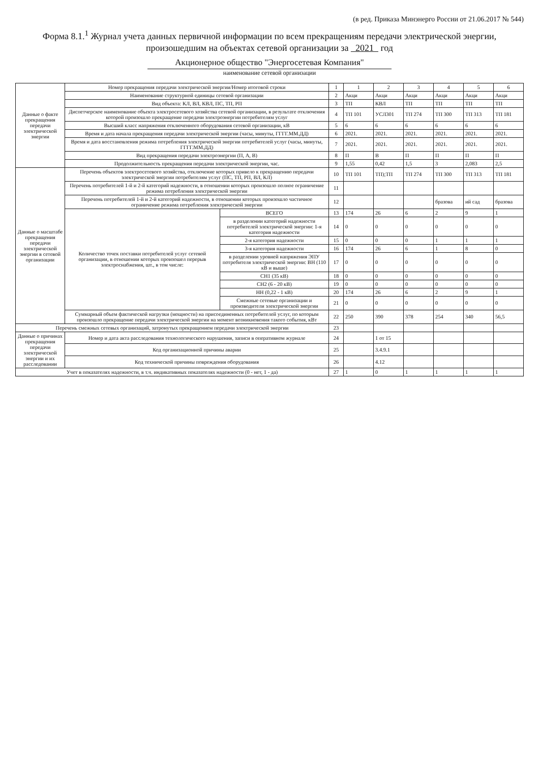(в ред. Приказа Минэнерго России от 21.06.2017 № 544)
Форма 8.1.<sup>1</sup> Журнал учета данных первичной информации по всем прекращениям передачи электрической энергии, произошедшим на объектах сетевой организации за 2021 год
Акционерное общество "Энергосетевая Компания"
наименование сетевой организации
| Данные о факте прекращения передачи электрической энергии | Номер прекращения передачи электрической энергии/Номер итоговой строки | | 1 | 1 | 2 | 3 | 4 | 5 | 6 |
| | Наименование структурной единицы сетевой организации | | 2 | Акци | Акци | Акци | Акци | Акци | Акци |
| | Вид объекта: КЛ, ВЛ, КВЛ, ПС, ТП, РП | | 3 | ТП | КВЛ | ТП | ТП | ТП | ТП |
| | Диспетчерское наименование объекта электросетевого хозяйства сетевой организации, в результате отключения которой произошло прекращение передачи электроэнергии потребителям услуг | | 4 | ТП 101 | УСЛ301 | ТП 274 | ТП 300 | ТП 313 | ТП 181 |
| | Высший класс напряжения отключенного оборудования сетевой организации, кВ | | 5 | 6 | 6 | 6 | 6 | 6 | 6 |
| | Время и дата начала прекращения передачи электрической энергии (часы, минуты, ГГГГ.ММ.ДД) | | 6 | 2021. | 2021. | 2021. | 2021. | 2021. | 2021. |
| | Время и дата восстановления режима потребления электрической энергии потребителей услуг (часы, минуты, ГГГГ.ММ.ДД) | | 7 | 2021. | 2021. | 2021. | 2021. | 2021. | 2021. |
| | Вид прекращения передачи электроэнергии (П, А, В) | | 8 | П | В | П | П | П | П |
| | Продолжительность прекращения передачи электрической энергии, час. | | 9 | 1,55 | 0,42 | 1,5 | 3 | 2,083 | 2,5 |
| Данные о масштабе прекращения передачи электрической энергии в сетевой организации | Перечень объектов электросетевого хозяйства, отключение которых привело к прекращению передачи электрической энергии потребителям услуг (ПС, ТП, РП, ВЛ, КЛ) | | 10 | ТП 101 | ТП);ТП | ТП 274 | ТП 300 | ТП 313 | ТП 181 |
| | Перечень потребителей 1-й и 2-й категорий надежности, в отношении которых произошло полное ограничение режима потребления электрической энергии | | 11 | | | | | | |
| | Перечень потребителей 1-й и 2-й категорий надежности, в отношении которых произошло частичное ограничение режима потребления электрической энергии | | 12 | | | | бразова | ий сад | бразова |
| | Количество точек поставки потребителей услуг сетевой организации, в отношении которых произошел перерыв электроснабжения, шт., в том числе: | ВСЕГО | 13 | 174 | 26 | 6 | 2 | 9 | 1 |
| | | в разделении категорий надежности потребителей электрической энергии: 1-я категория надежности | 14 | 0 | 0 | 0 | 0 | 0 | 0 |
| | | 2-я категория надежности | 15 | 0 | 0 | 0 | 1 | 1 | 1 |
| | | 3-я категория надежности | 16 | 174 | 26 | 6 | 1 | 8 | 0 |
| | | в разделении уровней напряжения ЭПУ потребителя электрической энергии: ВН (110 кВ и выше) | 17 | 0 | 0 | 0 | 0 | 0 | 0 |
| | | СН1 (35 кВ) | 18 | 0 | 0 | 0 | 0 | 0 | 0 |
| | | СН2 (6 - 20 кВ) | 19 | 0 | 0 | 0 | 0 | 0 | 0 |
| | | НН (0,22 - 1 кВ) | 20 | 174 | 26 | 6 | 2 | 9 | 1 |
| | | Смежные сетевые организации и производители электрической энергии | 21 | 0 | 0 | 0 | 0 | 0 | 0 |
| | Суммарный объем фактической нагрузки (мощности) на присоединенных потребителей услуг, по которым произошло прекращение передачи электрической энергии на момент возникновения такого события, кВт | | 22 | 250 | 390 | 378 | 254 | 340 | 56,5 |
| Перечень смежных сетевых организаций, затронутых прекращением передачи электрической энергии | | | 23 | | | | | | |
| Данные о причинах прекращения передачи электрической энергии и их расследовании | Номер и дата акта расследования технологического нарушения, записи в оперативном журнале | | 24 | | 1 от 15 | | | | |
| | Код организационной причины аварии | | 25 | | 3.4.9.1 | | | | |
| | Код технической причины повреждения оборудования | | 26 | | 4.12 | | | | |
| Учет в показателях надежности, в т.ч. индикативных показателях надежности (0 - нет, 1 - да) | | | 27 | 1 | 0 | 1 | 1 | 1 | 1 |